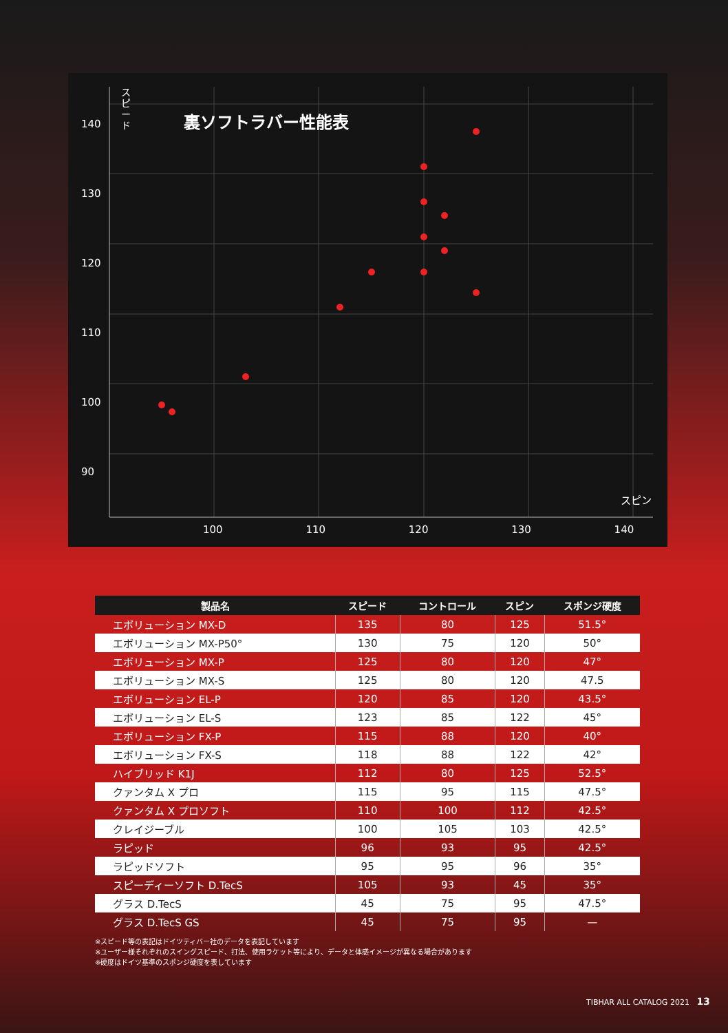140
130
120
110
100
90
ス ピ ー ド
裏ソフトラバー性能表
スピン
100 110 120 130 140
| 製品名 | スピード | コントロール | スピン | スポンジ硬度 |
| --- | --- | --- | --- | --- |
| エボリューション MX-D | 135 | 80 | 125 | 51.5° |
| エボリューション MX-P50° | 130 | 75 | 120 | 50° |
| エボリューション MX-P | 125 | 80 | 120 | 47° |
| エボリューション MX-S | 125 | 80 | 120 | 47.5 |
| エボリューション EL-P | 120 | 85 | 120 | 43.5° |
| エボリューション EL-S | 123 | 85 | 122 | 45° |
| エボリューション FX-P | 115 | 88 | 120 | 40° |
| エボリューション FX-S | 118 | 88 | 122 | 42° |
| ハイブリッド K1J | 112 | 80 | 125 | 52.5° |
| クァンタム X プロ | 115 | 95 | 115 | 47.5° |
| クァンタム X プロソフト | 110 | 100 | 112 | 42.5° |
| クレイジーブル | 100 | 105 | 103 | 42.5° |
| ラピッド | 96 | 93 | 95 | 42.5° |
| ラピッドソフト | 95 | 95 | 96 | 35° |
| スピーディーソフト D.TecS | 105 | 93 | 45 | 35° |
| グラス D.TecS | 45 | 75 | 95 | 47.5° |
| グラス D.TecS GS | 45 | 75 | 95 | — |
※スピード等の表記はドイツティバー社のデータを表記しています
※ユーザー様それぞれのスイングスピード、打法、使用ラケット等により、データと体感イメージが異なる場合があります
※硬度はドイツ基準のスポンジ硬度を表しています
TIBHAR ALL CATALOG 2021 13